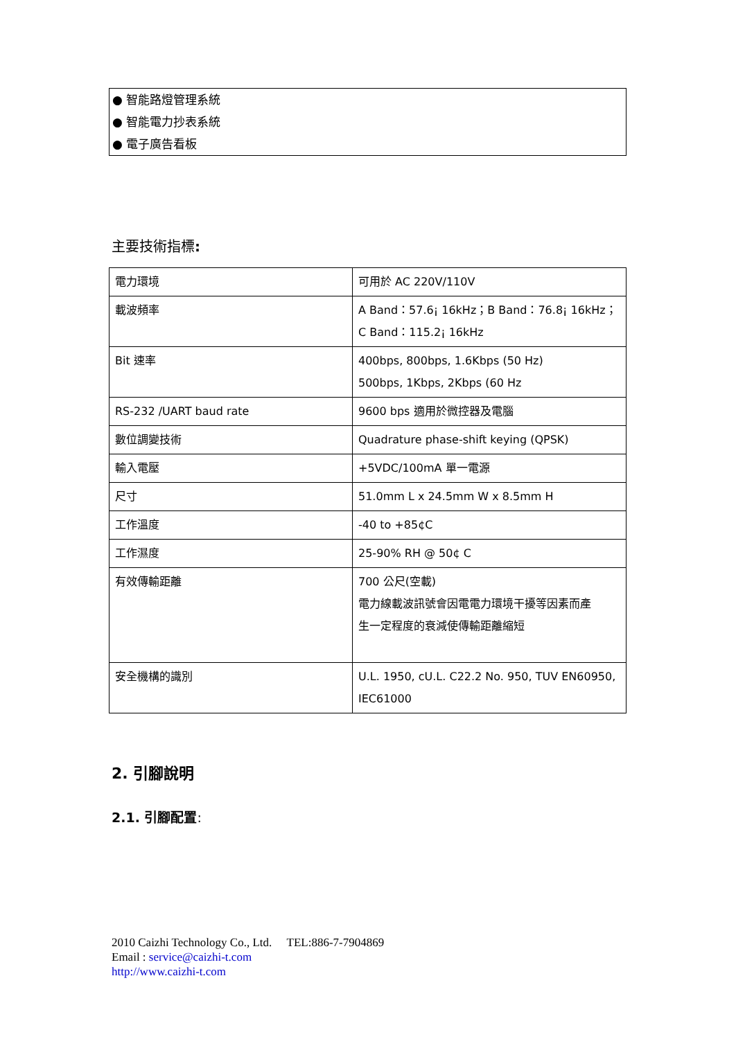● 智能路燈管理系統
● 智能電力抄表系統
● 電子廣告看板
主要技術指標:
| 電力環境 | 可用於 AC 220V/110V |
| 載波頻率 | A Band：57.6¡ 16kHz；B Band：76.8¡ 16kHz； C Band：115.2¡ 16kHz |
| Bit 速率 | 400bps, 800bps, 1.6Kbps (50 Hz) 500bps, 1Kbps, 2Kbps (60 Hz |
| RS-232 /UART baud rate | 9600 bps 適用於微控器及電腦 |
| 數位調變技術 | Quadrature phase-shift keying (QPSK) |
| 輸入電壓 | +5VDC/100mA 單一電源 |
| 尺寸 | 51.0mm L x 24.5mm W x 8.5mm H |
| 工作溫度 | -40 to +85¢C |
| 工作濕度 | 25-90% RH @ 50¢ C |
| 有效傳輸距離 | 700 公尺(空載) 電力線載波訊號會因電電力環境干擾等因素而產 生一定程度的衰減使傳輸距離縮短 |
| 安全機構的識別 | U.L. 1950, cU.L. C22.2 No. 950, TUV EN60950, IEC61000 |
2. 引腳說明
2.1. 引腳配置:
2010 Caizhi Technology Co., Ltd. TEL:886-7-7904869
Email : service@caizhi-t.com
http://www.caizhi-t.com